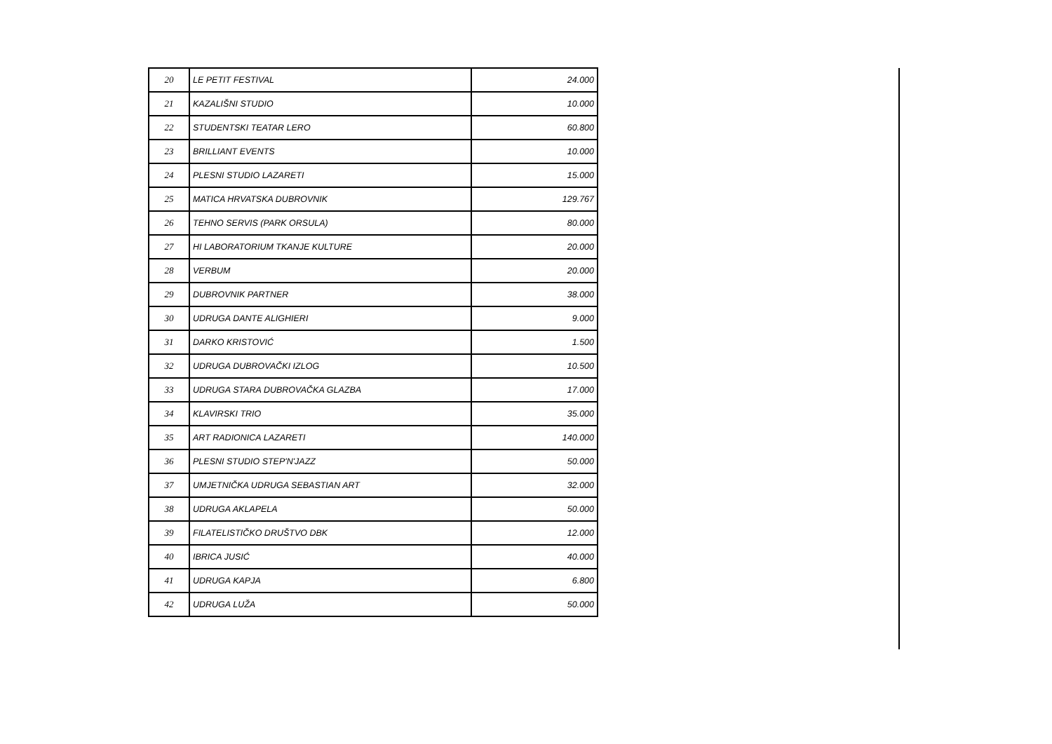| 20 | LE PETIT FESTIVAL | 24.000 |
| 21 | KAZALIŠNI STUDIO | 10.000 |
| 22 | STUDENTSKI TEATAR LERO | 60.800 |
| 23 | BRILLIANT EVENTS | 10.000 |
| 24 | PLESNI STUDIO LAZARETI | 15.000 |
| 25 | MATICA HRVATSKA DUBROVNIK | 129.767 |
| 26 | TEHNO SERVIS (PARK ORSULA) | 80.000 |
| 27 | HI LABORATORIUM TKANJE KULTURE | 20.000 |
| 28 | VERBUM | 20.000 |
| 29 | DUBROVNIK PARTNER | 38.000 |
| 30 | UDRUGA DANTE ALIGHIERI | 9.000 |
| 31 | DARKO KRISTOVIĆ | 1.500 |
| 32 | UDRUGA DUBROVAČKI IZLOG | 10.500 |
| 33 | UDRUGA STARA DUBROVAČKA GLAZBA | 17.000 |
| 34 | KLAVIRSKI TRIO | 35.000 |
| 35 | ART RADIONICA LAZARETI | 140.000 |
| 36 | PLESNI STUDIO STEP'N'JAZZ | 50.000 |
| 37 | UMJETNIČKA UDRUGA SEBASTIAN ART | 32.000 |
| 38 | UDRUGA AKLAPELA | 50.000 |
| 39 | FILATELISTIČKO DRUŠTVO DBK | 12.000 |
| 40 | IBRICA JUSIĆ | 40.000 |
| 41 | UDRUGA KAPJA | 6.800 |
| 42 | UDRUGA LUŽA | 50.000 |